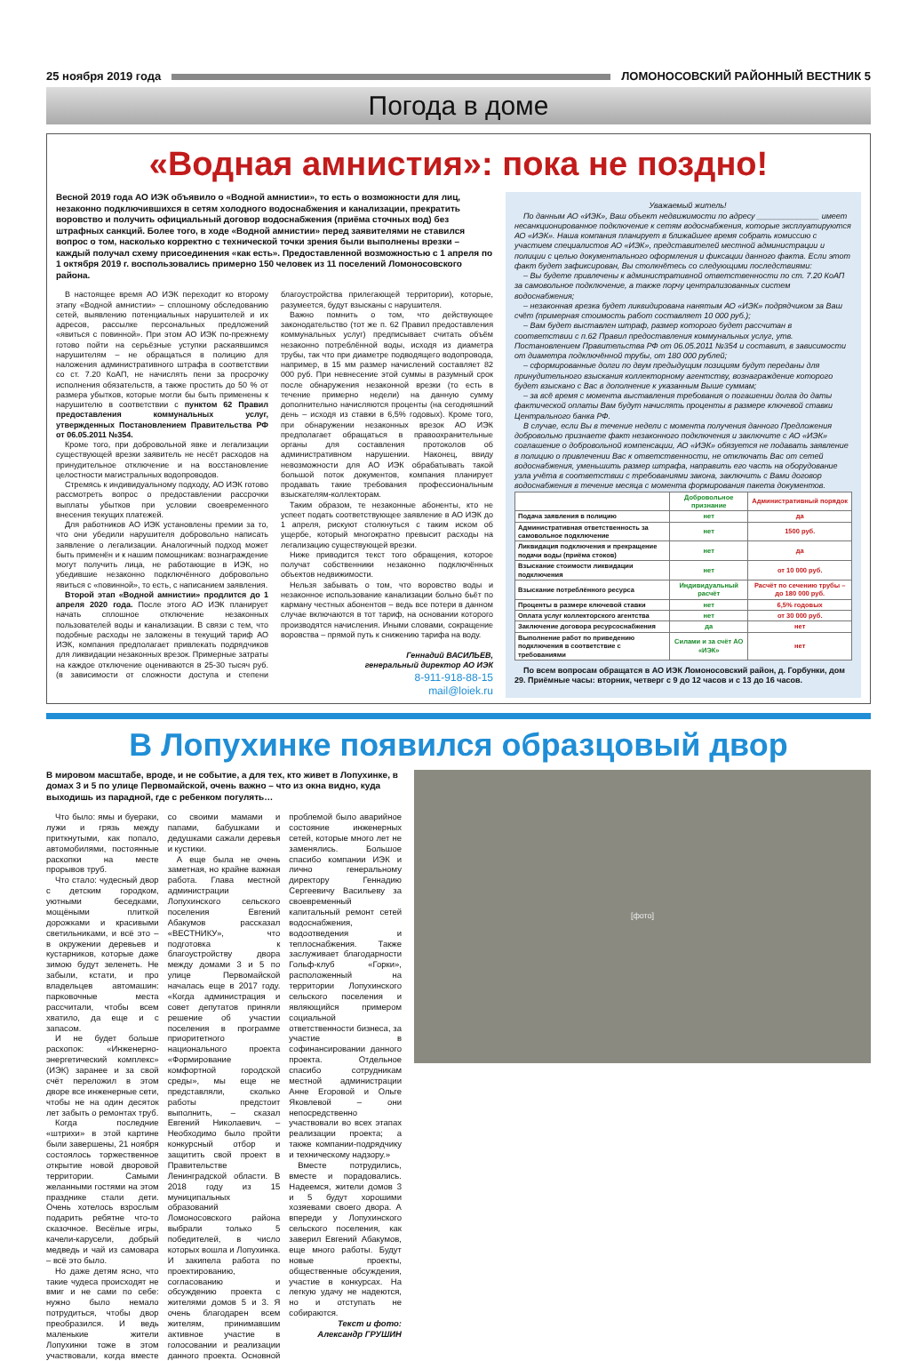25 ноября 2019 года ЛОМОНОСОВСКИЙ РАЙОННЫЙ ВЕСТНИК 5
Погода в доме
«Водная амнистия»: пока не поздно!
Весной 2019 года АО ИЭК объявило о «Водной амнистии», то есть о возможности для лиц, незаконно подключившихся в сетям холодного водоснабжения и канализации, прекратить воровство и получить официальный договор водоснабжения (приёма сточных вод) без штрафных санкций. Более того, в ходе «Водной амнистии» перед заявителями не ставился вопрос о том, насколько корректно с технической точки зрения были выполнены врезки – каждый получал схему присоединения «как есть». Предоставленной возможностью с 1 апреля по 1 октября 2019 г. воспользовались примерно 150 человек из 11 поселений Ломоносовского района.
В настоящее время АО ИЭК переходит ко второму этапу «Водной амнистии» – сплошному обследованию сетей, выявлению потенциальных нарушителей и их адресов, рассылке персональных предложений «явиться с повинной». При этом АО ИЭК по-прежнему готово пойти на серьёзные уступки раскаявшимся нарушителям – не обращаться в полицию для наложения административного штрафа в соответствии со ст. 7.20 КоАП, не начислять пени за просрочку исполнения обязательств, а также простить до 50 % от размера убытков, которые могли бы быть применены к нарушителю в соответствии с пунктом 62 Правил предоставления коммунальных услуг, утвержденных Постановлением Правительства РФ от 06.05.2011 №354.
Кроме того, при добровольной явке и легализации существующей врезки заявитель не несёт расходов на принудительное отключение и на восстановление целостности магистральных водопроводов.
Стремясь к индивидуальному подходу, АО ИЭК готово рассмотреть вопрос о предоставлении рассрочки выплаты убытков при условии своевременного внесения текущих платежей.
Для работников АО ИЭК установлены премии за то, что они убедили нарушителя добровольно написать заявление о легализации. Аналогичный подход может быть применён и к нашим помощникам: вознаграждение могут получить лица, не работающие в ИЭК, но убедившие незаконно подключённого добровольно явиться с «повинной», то есть, с написанием заявления.
Второй этап «Водной амнистии» продлится до 1 апреля 2020 года. После этого АО ИЭК планирует начать сплошное отключение незаконных пользователей воды и канализации. В связи с тем, что подобные расходы не заложены в текущий тариф АО ИЭК, компания предполагает привлекать подрядчиков для ликвидации незаконных врезок. Примерные затраты на каждое отключение оцениваются в 25-30 тысяч руб. (в зависимости от сложности доступа и степени благоустройства прилегающей территории), которые, разумеется, будут взысканы с нарушителя.
Важно помнить о том, что действующее законодательство (тот же п. 62 Правил предоставления коммунальных услуг) предписывает считать объём незаконно потреблённой воды, исходя из диаметра трубы, так что при диаметре подводящего водопровода, например, в 15 мм размер начислений составляет 82 000 руб. При невнесение этой суммы в разумный срок после обнаружения незаконной врезки (то есть в течение примерно недели) на данную сумму дополнительно начисляются проценты (на сегодняшний день – исходя из ставки в 6,5% годовых). Кроме того, при обнаружении незаконных врезок АО ИЭК предполагает обращаться в правоохранительные органы для составления протоколов об административном нарушении. Наконец, ввиду невозможности для АО ИЭК обрабатывать такой большой поток документов, компания планирует продавать такие требования профессиональным взыскателям-коллекторам.
Таким образом, те незаконные абоненты, кто не успеет подать соответствующее заявление в АО ИЭК до 1 апреля, рискуют столкнуться с таким иском об ущербе, который многократно превысит расходы на легализацию существующей врезки.
Ниже приводится текст того обращения, которое получат собственники незаконно подключённых объектов недвижимости.
Нельзя забывать о том, что воровство воды и незаконное использование канализации больно бьёт по карману честных абонентов – ведь все потери в данном случае включаются в тот тариф, на основании которого производятся начисления. Иными словами, сокращение воровства – прямой путь к снижению тарифа на воду.
Геннадий ВАСИЛЬЕВ,
генеральный директор АО ИЭК
8-911-918-88-15
mail@loiek.ru
Уважаемый житель!
По данным АО «ИЭК», Ваш объект недвижимости по адресу ______________ имеет несанкционированное подключение к сетям водоснабжения, которые эксплуатируются АО «ИЭК». Наша компания планирует в ближайшее время собрать комиссию с участием специалистов АО «ИЭК», представителей местной администрации и полиции с целью документального оформления и фиксации данного факта. Если этот факт будет зафиксирован, Вы столкнётесь со следующими последствиями:
– Вы будете привлечены к административной ответственности по ст. 7.20 КоАП за самовольное подключение, а также порчу централизованных систем водоснабжения;
– незаконная врезка будет ликвидирована нанятым АО «ИЭК» подрядчиком за Ваш счёт (примерная стоимость работ составляет 10 000 руб.);
– Вам будет выставлен штраф, размер которого будет рассчитан в соответствии с п.62 Правил предоставления коммунальных услуг, утв. Постановлением Правительства РФ от 06.05.2011 №354 и составит, в зависимости от диаметра подключённой трубы, от 180 000 рублей;
– сформированные долги по двум предыдущим позициям будут переданы для принудительного взыскания коллекторному агентству, вознаграждение которого будет взыскано с Вас в дополнение к указанным Выше суммам;
– за всё время с момента выставления требования о погашении долга до даты фактической оплаты Вам будут начислять проценты в размере ключевой ставки Центрального банка РФ.
В случае, если Вы в течение недели с момента получения данного Предложения добровольно признаете факт незаконного подключения и заключите с АО «ИЭК» соглашение о добровольной компенсации, АО «ИЭК» обязуется не подавать заявление в полицию о привлечении Вас к ответственности, не отключать Вас от сетей водоснабжения, уменьшить размер штрафа, направить его часть на оборудование узла учёта в соответствии с требованиями закона, заключить с Вами договор водоснабжения в течение месяца с момента формирования пакета документов.
| | Добровольное признание | Административный порядок |
| --- | --- | --- |
| Подача заявления в полицию | нет | да |
| Административная ответственность за самовольное подключение | нет | 1500 руб. |
| Ликвидация подключения и прекращение подачи воды (приёма стоков) | нет | да |
| Взыскание стоимости ликвидации подключения | нет | от 10 000 руб. |
| Взыскание потреблённого ресурса | Индивидуальный расчёт | Расчёт по сечению трубы – до 180 000 руб. |
| Проценты в размере ключевой ставки | нет | 6,5% годовых |
| Оплата услуг коллекторского агентства | нет | от 30 000 руб. |
| Заключение договора ресурсоснабжения | да | нет |
| Выполнение работ по приведению подключения в соответствие с требованиями | Силами и за счёт АО «ИЭК» | нет |
По всем вопросам обращатся в АО ИЭК Ломоносовский район, д. Горбунки, дом 29. Приёмные часы: вторник, четверг с 9 до 12 часов и с 13 до 16 часов.
В Лопухинке появился образцовый двор
В мировом масштабе, вроде, и не событие, а для тех, кто живет в Лопухинке, в домах 3 и 5 по улице Первомайской, очень важно – что из окна видно, куда выходишь из парадной, где с ребенком погулять…
Что было: ямы и буераки, лужи и грязь между приткнутыми, как попало, автомобилями, постоянные раскопки на месте прорывов труб.
Что стало: чудесный двор с детским городком, уютными беседками, мощёными плиткой дорожками и красивыми светильниками, и всё это – в окружении деревьев и кустарников, которые даже зимою будут зеленеть. Не забыли, кстати, и про владельцев автомашин: парковочные места рассчитали, чтобы всем хватило, да еще и с запасом.
И не будет больше раскопок: «Инженерно-энергетический комплекс» (ИЭК) заранее и за свой счёт переложил в этом дворе все инженерные сети, чтобы не на один десяток лет забыть о ремонтах труб.
Когда последние «штрихи» в этой картине были завершены, 21 ноября состоялось торжественное открытие новой дворовой территории. Самыми желанными гостями на этом празднике стали дети. Очень хотелось взрослым подарить ребятне что-то сказочное. Весёлые игры, качели-карусели, добрый медведь и чай из самовара – всё это было.
Но даже детям ясно, что такие чудеса происходят не вмиг и не сами по себе: нужно было немало потрудиться, чтобы двор преобразился. И ведь маленькие жители Лопухинки тоже в этом участвовали, когда вместе со своими мамами и папами, бабушками и дедушками сажали деревья и кустики.
А еще была не очень заметная, но крайне важная работа. Глава местной администрации Лопухинского сельского поселения Евгений Абакумов рассказал «ВЕСТНИКУ», что подготовка к благоустройству двора между домами 3 и 5 по улице Первомайской началась еще в 2017 году. «Когда администрация и совет депутатов приняли решение об участии поселения в программе приоритетного национального проекта «Формирование комфортной городской среды», мы еще не представляли, сколько работы предстоит выполнить, – сказал Евгений Николаевич. – Необходимо было пройти конкурсный отбор и защитить свой проект в Правительстве Ленинградской области. В 2018 году из 15 муниципальных образований Ломоносовского района выбрали только 5 победителей, в число которых вошла и Лопухинка. И закипела работа по проектированию, согласованию и обсуждению проекта с жителями домов 5 и 3. Я очень благодарен всем жителям, принимавшим активное участие в голосовании и реализации данного проекта. Основной проблемой было аварийное состояние инженерных сетей, которые много лет не заменялись. Большое спасибо компании ИЭК и лично генеральному директору Геннадию Сергеевичу Васильеву за своевременный капитальный ремонт сетей водоснабжения, водоотведения и теплоснабжения. Также заслуживает благодарности Гольф-клуб «Горки», расположенный на территории Лопухинского сельского поселения и являющийся примером социальной ответственности бизнеса, за участие в софинансировании данного проекта. Отдельное спасибо сотрудникам местной администрации Анне Егоровой и Ольге Яковлевой – они непосредственно участвовали во всех этапах реализации проекта; а также компании-подрядчику и техническому надзору.»
Вместе потрудились, вместе и порадовались. Надеемся, жители домов 3 и 5 будут хорошими хозяевами своего двора. А впереди у Лопухинского сельского поселения, как заверил Евгений Абакумов, еще много работы. Будут новые проекты, общественные обсуждения, участие в конкурсах. На легкую удачу не надеются, но и отступать не собираются.
Текст и фото:
Александр ГРУШИН
[фото]